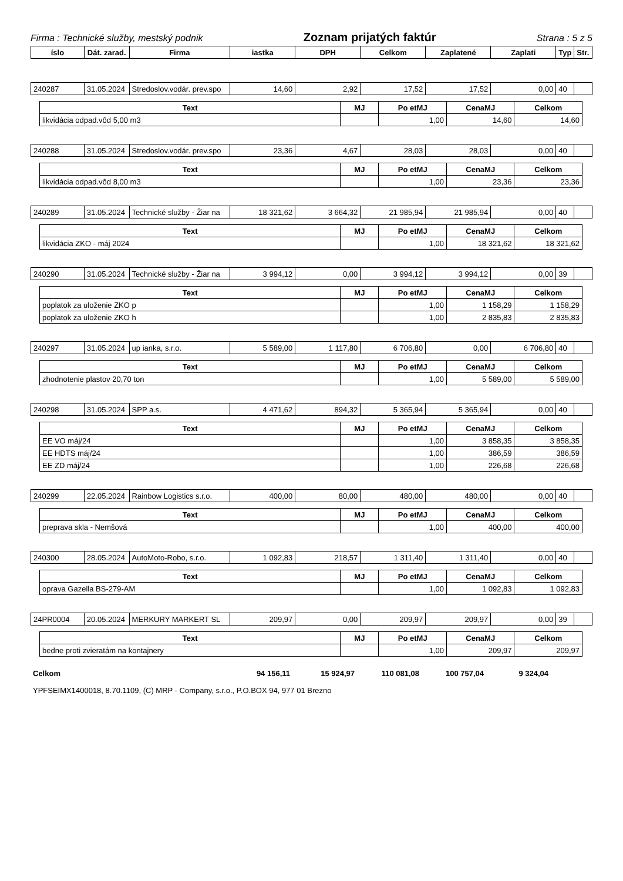Firma : Technické služby, mestský podnik Zoznam prijatých faktúr Strana : 5 z 5
| íslo | Dát. zarad. | Firma | iastka | DPH | Celkom | Zaplatené | Zaplati | Typ | Str. |
| --- | --- | --- | --- | --- | --- | --- | --- | --- | --- |
| 240287 | 31.05.2024 | Stredoslov.vodár. prev.spo | 14,60 | 2,92 | 17,52 | 17,52 | 0,00 | 40 | |
| Text | MJ | Po etMJ | CenaMJ | Celkom |
| --- | --- | --- | --- | --- |
| likvidácia odpad.vôd 5,00 m3 | | 1,00 | 14,60 | 14,60 |
| 240288 | 31.05.2024 | Stredoslov.vodár. prev.spo | 23,36 | 4,67 | 28,03 | 28,03 | 0,00 | 40 | |
| Text | MJ | Po etMJ | CenaMJ | Celkom |
| --- | --- | --- | --- | --- |
| likvidácia odpad.vôd 8,00 m3 | | 1,00 | 23,36 | 23,36 |
| 240289 | 31.05.2024 | Technické služby - Žiar na | 18 321,62 | 3 664,32 | 21 985,94 | 21 985,94 | 0,00 | 40 | |
| Text | MJ | Po etMJ | CenaMJ | Celkom |
| --- | --- | --- | --- | --- |
| likvidácia ZKO - máj 2024 | | 1,00 | 18 321,62 | 18 321,62 |
| 240290 | 31.05.2024 | Technické služby - Žiar na | 3 994,12 | 0,00 | 3 994,12 | 3 994,12 | 0,00 | 39 | |
| Text | MJ | Po etMJ | CenaMJ | Celkom |
| --- | --- | --- | --- | --- |
| poplatok za uloženie ZKO p | | 1,00 | 1 158,29 | 1 158,29 |
| poplatok za uloženie ZKO h | | 1,00 | 2 835,83 | 2 835,83 |
| 240297 | 31.05.2024 | up ianka, s.r.o. | 5 589,00 | 1 117,80 | 6 706,80 | 0,00 | 6 706,80 | 40 | |
| Text | MJ | Po etMJ | CenaMJ | Celkom |
| --- | --- | --- | --- | --- |
| zhodnotenie plastov 20,70 ton | | 1,00 | 5 589,00 | 5 589,00 |
| 240298 | 31.05.2024 | SPP a.s. | 4 471,62 | 894,32 | 5 365,94 | 5 365,94 | 0,00 | 40 | |
| Text | MJ | Po etMJ | CenaMJ | Celkom |
| --- | --- | --- | --- | --- |
| EE VO máj/24 | | 1,00 | 3 858,35 | 3 858,35 |
| EE HDTS máj/24 | | 1,00 | 386,59 | 386,59 |
| EE ZD máj/24 | | 1,00 | 226,68 | 226,68 |
| 240299 | 22.05.2024 | Rainbow Logistics s.r.o. | 400,00 | 80,00 | 480,00 | 480,00 | 0,00 | 40 | |
| Text | MJ | Po etMJ | CenaMJ | Celkom |
| --- | --- | --- | --- | --- |
| preprava skla - Nemšová | | 1,00 | 400,00 | 400,00 |
| 240300 | 28.05.2024 | AutoMoto-Robo, s.r.o. | 1 092,83 | 218,57 | 1 311,40 | 1 311,40 | 0,00 | 40 | |
| Text | MJ | Po etMJ | CenaMJ | Celkom |
| --- | --- | --- | --- | --- |
| oprava Gazella BS-279-AM | | 1,00 | 1 092,83 | 1 092,83 |
| 24PR0004 | 20.05.2024 | MERKURY MARKERT SL | 209,97 | 0,00 | 209,97 | 209,97 | 0,00 | 39 | |
| Text | MJ | Po etMJ | CenaMJ | Celkom |
| --- | --- | --- | --- | --- |
| bedne proti zvieratám na kontajnery | | 1,00 | 209,97 | 209,97 |
| Celkom | 94 156,11 | 15 924,97 | 110 081,08 | 100 757,04 | 9 324,04 | |
YPFSEIMX1400018, 8.70.1109, (C) MRP - Company, s.r.o., P.O.BOX 94, 977 01 Brezno